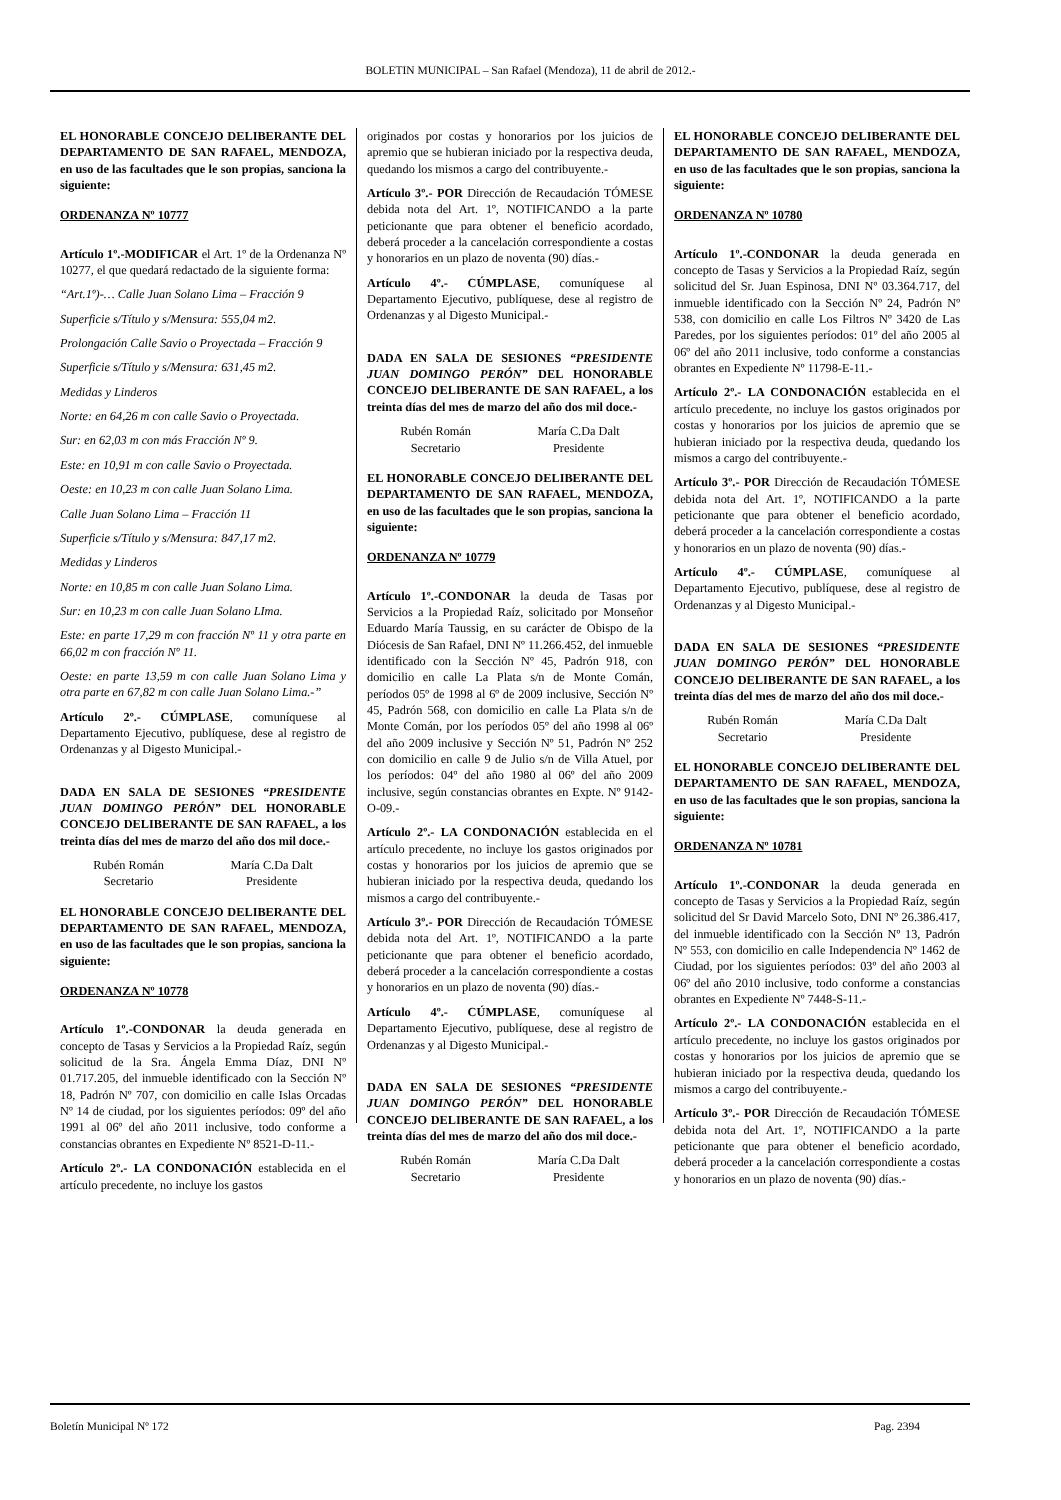BOLETIN MUNICIPAL – San Rafael (Mendoza), 11 de abril de 2012.-
EL HONORABLE CONCEJO DELIBERANTE DEL DEPARTAMENTO DE SAN RAFAEL, MENDOZA, en uso de las facultades que le son propias, sanciona la siguiente:
ORDENANZA Nº 10777
Artículo 1º.-MODIFICAR el Art. 1º de la Ordenanza Nº 10277, el que quedará redactado de la siguiente forma:
“Art.1º)-… Calle Juan Solano Lima – Fracción 9
Superficie s/Título y s/Mensura: 555,04 m2.
Prolongación Calle Savio o Proyectada – Fracción 9
Superficie s/Título y s/Mensura: 631,45 m2.
Medidas y Linderos
Norte: en 64,26 m con calle Savio o Proyectada.
Sur: en 62,03 m con más Fracción Nº 9.
Este: en 10,91 m con calle Savio o Proyectada.
Oeste: en 10,23 m con calle Juan Solano Lima.
Calle Juan Solano Lima – Fracción 11
Superficie s/Título y s/Mensura: 847,17 m2.
Medidas y Linderos
Norte: en 10,85 m con calle Juan Solano Lima.
Sur: en 10,23 m con calle Juan Solano LIma.
Este: en parte 17,29 m con fracción Nº 11 y otra parte en 66,02 m con fracción Nº 11.
Oeste: en parte 13,59 m con calle Juan Solano Lima y otra parte en 67,82 m con calle Juan Solano Lima.-”
Artículo 2º.- CÚMPLASE, comuníquese al Departamento Ejecutivo, publíquese, dese al registro de Ordenanzas y al Digesto Municipal.-
DADA EN SALA DE SESIONES “PRESIDENTE JUAN DOMINGO PERÓN” DEL HONORABLE CONCEJO DELIBERANTE DE SAN RAFAEL, a los treinta días del mes de marzo del año dos mil doce.-
Rubén Román
Secretario
María C.Da Dalt
Presidente
EL HONORABLE CONCEJO DELIBERANTE DEL DEPARTAMENTO DE SAN RAFAEL, MENDOZA, en uso de las facultades que le son propias, sanciona la siguiente:
ORDENANZA Nº 10778
Artículo 1º.-CONDONAR la deuda generada en concepto de Tasas y Servicios a la Propiedad Raíz, según solicitud de la Sra. Ángela Emma Díaz, DNI Nº 01.717.205, del inmueble identificado con la Sección Nº 18, Padrón Nº 707, con domicilio en calle Islas Orcadas Nº 14 de ciudad, por los siguientes períodos: 09º del año 1991 al 06º del año 2011 inclusive, todo conforme a constancias obrantes en Expediente Nº 8521-D-11.-
Artículo 2º.- LA CONDONACIÓN establecida en el artículo precedente, no incluye los gastos
originados por costas y honorarios por los juicios de apremio que se hubieran iniciado por la respectiva deuda, quedando los mismos a cargo del contribuyente.-
Artículo 3º.- POR Dirección de Recaudación TÓMESE debida nota del Art. 1º, NOTIFICANDO a la parte peticionante que para obtener el beneficio acordado, deberá proceder a la cancelación correspondiente a costas y honorarios en un plazo de noventa (90) días.-
Artículo 4º.- CÚMPLASE, comuníquese al Departamento Ejecutivo, publíquese, dese al registro de Ordenanzas y al Digesto Municipal.-
DADA EN SALA DE SESIONES “PRESIDENTE JUAN DOMINGO PERÓN” DEL HONORABLE CONCEJO DELIBERANTE DE SAN RAFAEL, a los treinta días del mes de marzo del año dos mil doce.-
Rubén Román
Secretario
María C.Da Dalt
Presidente
EL HONORABLE CONCEJO DELIBERANTE DEL DEPARTAMENTO DE SAN RAFAEL, MENDOZA, en uso de las facultades que le son propias, sanciona la siguiente:
ORDENANZA Nº 10779
Artículo 1º.-CONDONAR la deuda de Tasas por Servicios a la Propiedad Raíz, solicitado por Monseñor Eduardo María Taussig, en su carácter de Obispo de la Diócesis de San Rafael, DNI Nº 11.266.452, del inmueble identificado con la Sección Nº 45, Padrón 918, con domicilio en calle La Plata s/n de Monte Comán, períodos 05º de 1998 al 6º de 2009 inclusive, Sección Nº 45, Padrón 568, con domicilio en calle La Plata s/n de Monte Comán, por los períodos 05º del año 1998 al 06º del año 2009 inclusive y Sección Nº 51, Padrón Nº 252 con domicilio en calle 9 de Julio s/n de Villa Atuel, por los períodos: 04º del año 1980 al 06º del año 2009 inclusive, según constancias obrantes en Expte. Nº 9142-O-09.-
Artículo 2º.- LA CONDONACIÓN establecida en el artículo precedente, no incluye los gastos originados por costas y honorarios por los juicios de apremio que se hubieran iniciado por la respectiva deuda, quedando los mismos a cargo del contribuyente.-
Artículo 3º.- POR Dirección de Recaudación TÓMESE debida nota del Art. 1º, NOTIFICANDO a la parte peticionante que para obtener el beneficio acordado, deberá proceder a la cancelación correspondiente a costas y honorarios en un plazo de noventa (90) días.-
Artículo 4º.- CÚMPLASE, comuníquese al Departamento Ejecutivo, publíquese, dese al registro de Ordenanzas y al Digesto Municipal.-
DADA EN SALA DE SESIONES “PRESIDENTE JUAN DOMINGO PERÓN” DEL HONORABLE CONCEJO DELIBERANTE DE SAN RAFAEL, a los treinta días del mes de marzo del año dos mil doce.-
Rubén Román
Secretario
María C.Da Dalt
Presidente
EL HONORABLE CONCEJO DELIBERANTE DEL DEPARTAMENTO DE SAN RAFAEL, MENDOZA, en uso de las facultades que le son propias, sanciona la siguiente:
ORDENANZA Nº 10780
Artículo 1º.-CONDONAR la deuda generada en concepto de Tasas y Servicios a la Propiedad Raíz, según solicitud del Sr. Juan Espinosa, DNI Nº 03.364.717, del inmueble identificado con la Sección Nº 24, Padrón Nº 538, con domicilio en calle Los Filtros Nº 3420 de Las Paredes, por los siguientes períodos: 01º del año 2005 al 06º del año 2011 inclusive, todo conforme a constancias obrantes en Expediente Nº 11798-E-11.-
Artículo 2º.- LA CONDONACIÓN establecida en el artículo precedente, no incluye los gastos originados por costas y honorarios por los juicios de apremio que se hubieran iniciado por la respectiva deuda, quedando los mismos a cargo del contribuyente.-
Artículo 3º.- POR Dirección de Recaudación TÓMESE debida nota del Art. 1º, NOTIFICANDO a la parte peticionante que para obtener el beneficio acordado, deberá proceder a la cancelación correspondiente a costas y honorarios en un plazo de noventa (90) días.-
Artículo 4º.- CÚMPLASE, comuníquese al Departamento Ejecutivo, publíquese, dese al registro de Ordenanzas y al Digesto Municipal.-
DADA EN SALA DE SESIONES “PRESIDENTE JUAN DOMINGO PERÓN” DEL HONORABLE CONCEJO DELIBERANTE DE SAN RAFAEL, a los treinta días del mes de marzo del año dos mil doce.-
Rubén Román
Secretario
María C.Da Dalt
Presidente
EL HONORABLE CONCEJO DELIBERANTE DEL DEPARTAMENTO DE SAN RAFAEL, MENDOZA, en uso de las facultades que le son propias, sanciona la siguiente:
ORDENANZA Nº 10781
Artículo 1º.-CONDONAR la deuda generada en concepto de Tasas y Servicios a la Propiedad Raíz, según solicitud del Sr David Marcelo Soto, DNI Nº 26.386.417, del inmueble identificado con la Sección Nº 13, Padrón Nº 553, con domicilio en calle Independencia Nº 1462 de Ciudad, por los siguientes períodos: 03º del año 2003 al 06º del año 2010 inclusive, todo conforme a constancias obrantes en Expediente Nº 7448-S-11.-
Artículo 2º.- LA CONDONACIÓN establecida en el artículo precedente, no incluye los gastos originados por costas y honorarios por los juicios de apremio que se hubieran iniciado por la respectiva deuda, quedando los mismos a cargo del contribuyente.-
Artículo 3º.- POR Dirección de Recaudación TÓMESE debida nota del Art. 1º, NOTIFICANDO a la parte peticionante que para obtener el beneficio acordado, deberá proceder a la cancelación correspondiente a costas y honorarios en un plazo de noventa (90) días.-
Boletín Municipal Nº 172 Pag. 2394